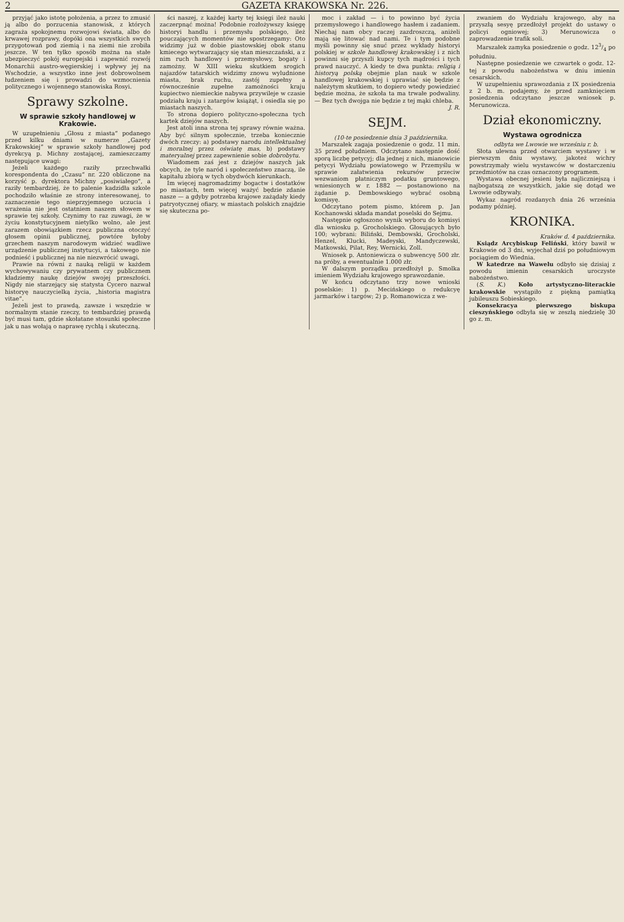2 GAZETA KRAKOWSKA Nr. 226.
przyjąć jako istotę położenia, a przez to zmusić ją albo do porzucenia stanowisk, z których zagraża spokojnemu rozwojowi świata, albo do krwawej rozprawy, dopóki ona wszystkich swych przygotowań pod ziemią i na ziemi nie zrobiła jeszcze. W ten tylko sposób można na stałe ubezpieczyć pokój europejski i zapewnić rozwój Monarchii austro-węgierskiej i wpływy jej na Wschodzie, a wszystko inne jest dobrowolnem łudzeniem się i prowadzi do wzmocnienia politycznego i wojennego stanowiska Rosyi.
Sprawy szkolne.
W sprawie szkoły handlowej w Krakowie.
W uzupełnieniu „Głosu z miasta“ podanego przed kilku dniami w numerze „Gazety Krakowskiej“ w sprawie szkoły handlowej pod dyrekcyą p. Michny zostającej, zamieszczamy następujące uwagi:
Jeżeli każdego raziły przechwałki korespondenta do „Czasu“ nr. 220 obliczone na korzyść p. dyrektora Michny „posiwiałego“, a raziły tembardziej, że to palenie kadzidła szkole pochodziło właśnie ze strony interesowanej, to zaznaczenie tego nieprzyjemnego uczucia i wrażenia nie jest ostatniem naszem słowem w sprawie tej szkoły. Czynimy to raz zuwagi, że w życiu konstytucyjnem nietylko wolno, ale jest zarazem obowiązkiem rzecz publiczna otoczyć głosem opinii publicznej, powtóre byłoby grzechem naszym narodowym widzieć wadliwe urządzenie publicznej instytucyi, a takowego nie podnieść i publicznej na nie niezwrócić uwagi.
Prawie na równi z nauką religii w każdem wychowywaniu czy prywatnem czy publicznem kładziemy naukę dziejów swojej przeszłości. Nigdy nie starzejący się statysta Cycero nazwał historyę nauczycielką życia, „historia magistra vitae“.
Jeżeli jest to prawdą, zawsze i wszędzie w normalnym stanie rzeczy, to tembardziej prawdą być musi tam, gdzie skołatane stosunki społeczne jak u nas wołają o naprawę rychłą i skuteczną.
ści naszej, z każdej karty tej księgi ileż nauki zaczerpnąć można! Podobnie rozłożywszy księgę historyi handlu i przemysłu polskiego, ileż pouczających momentów nie spostrzegamy: Oto widzimy już w dobie piastowskiej obok stanu kmiecego wytwarzający się stan mieszczański, a z nim ruch handlowy i przemysłowy, bogaty i zamożny. W XIII wieku skutkiem srogich najazdów tatarskich widzimy znowu wyludnione miasta, brak ruchu, zastój zupełny a równocześnie zupełne zamożności kraju kupiectwo niemieckie nabywa przywileje w czasie podziału kraju i zatargów książąt, i osiedla się po miastach naszych.
To strona dopiero polityczno-społeczna tych kartek dziejów naszych.
Jest atoli inna strona tej sprawy równie ważna. Aby być silnym społecznie, trzeba koniecznie dwóch rzeczy: a) podstawy narodu intellektualnej i moralnej przez oświatę mas, b) podstawy materyalnej przez zapewnienie sobie dobrobytu.
Wiadomem zaś jest z dziejów naszych jak obcych, że tyle naród i społeczeństwo znaczą, ile kapitału zbiorą w tych obydwóch kierunkach.
Im więcej nagromadzimy bogactw i dostatków po miastach, tem więcej ważyć będzie zdanie nasze — a gdyby potrzeba krajowe zażądały kiedy patryotycznej ofiary, w miastach polskich znajdzie się skuteczna po-
moc i zakład — i to powinno być życia przemysłowego i handlowego hasłem i zadaniem. Niechaj nam obcy raczej zazdroszczą, aniżeli mają się litować nad nami. Te i tym podobne myśli powinny się snuć przez wykłady historyi polskiej w szkole handlowej krakowskiej i z nich powinni się przyszli kupcy tych mądrości i tych prawd nauczyć. A kiedy te dwa punkta: religią i historyą polską obejmie plan nauk w szkole handlowej krakowskiej i uprawiać się będzie z należytym skutkiem, to dopiero wtedy powiedzieć będzie można, że szkoła ta ma trwałe podwaliny. — Bez tych dwojga nie będzie z tej mąki chleba.
J. R.
SEJM.
(10-te posiedzenie dnia 3 października.
Marszałek zagaja posiedzenie o godz. 11 min. 35 przed południem. Odczytano następnie dość sporą liczbę petycyj; dla jednej z nich, mianowicie petycyi Wydziału powiatowego w Przemyślu w sprawie załatwienia rekursów przeciw wezwaniom płatniczym podatku gruntowego, wniesionych w r. 1882 — postanowiono na żądanie p. Dembowskiego wybrać osobną komisyę.
Odczytano potem pismo, którem p. Jan Kochanowski składa mandat poselski do Sejmu.
Następnie ogłoszono wynik wyboru do komisyi dla wniosku p. Grocholskiego. Głosujących było 100; wybrani: Biliński, Dembowski, Grocholski, Henzel, Klucki, Madeyski, Mandyczewski, Matkowski, Pilat, Rey, Wernicki, Zoll.
Wniosek p. Antoniewicza o subwencyę 500 złr. na próby, a ewentualnie 1.000 złr.
W dalszym porządku przedłożył p. Smolka imieniem Wydziału krajowego sprawozdanie.
W końcu odczytano trzy nowe wnioski poselskie: 1) p. Mecińskiego o redukcyę jarmarków i targów; 2) p. Romanowicza z we-
zwaniem do Wydziału krajowego, aby na przyszłą sesyę przedłożył projekt do ustawy o policyi ogniowej; 3) Merunowicza o zaprowadzenie trafik soli.
Marszałek zamyka posiedzenie o godz. 123/4 po południu.
Następne posiedzenie we czwartek o godz. 12-tej z powodu nabożeństwa w dniu imienin cesarskich.
W uzupełnieniu sprawozdania z IX posiedzenia z 2 b. m. podajemy, że przed zamknięciem posiedzenia odczytano jeszcze wniosek p. Merunowicza.
Dział ekonomiczny.
Wystawa ogrodnicza
odbyta we Lwowie we wrześniu r. b.
Słota ulewna przed otwarciem wystawy i w pierwszym dniu wystawy, jakoteż wichry powstrzymały wielu wystawców w dostarczeniu przedmiotów na czas oznaczony programem.
Wystawa obecnej jesieni była najliczniejszą i najbogatszą ze wszystkich, jakie się dotąd we Lwowie odbywały.
Wykaz nagród rozdanych dnia 26 września podamy później.
KRONIKA.
Kraków d. 4 października.
Ksiądz Arcybiskup Feliński, który bawił w Krakowie od 3 dni, wyjechał dziś po południowym pociągiem do Wiednia.
W katedrze na Wawelu odbyło się dzisiaj z powodu imienin cesarskich uroczyste nabożeństwo.
(S. K.) Koło artystyczno-literackie krakowskie wystąpiło z piękną pamiątką jubileuszu Sobieskiego.
Konsekracya pierwszego biskupa cieszyńskiego odbyła się w zeszłą niedzielę 30 go z. m.